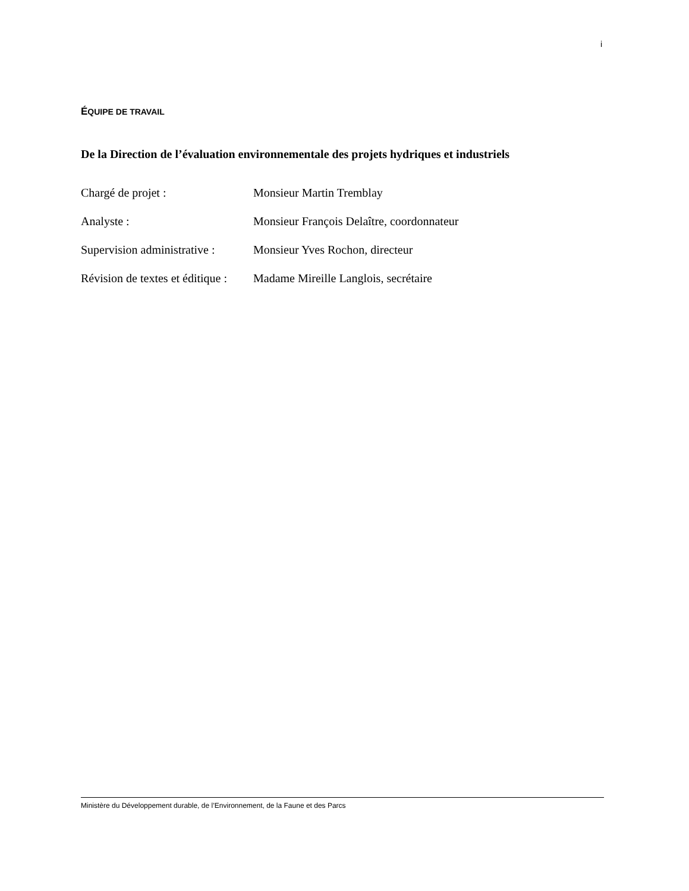i
ÉQUIPE DE TRAVAIL
De la Direction de l’évaluation environnementale des projets hydriques et industriels
Chargé de projet : Monsieur Martin Tremblay
Analyste : Monsieur François Delaître, coordonnateur
Supervision administrative :
Monsieur Yves Rochon, directeur
Révision de textes et éditique :
Madame Mireille Langlois, secrétaire
Ministère du Développement durable, de l’Environnement, de la Faune et des Parcs